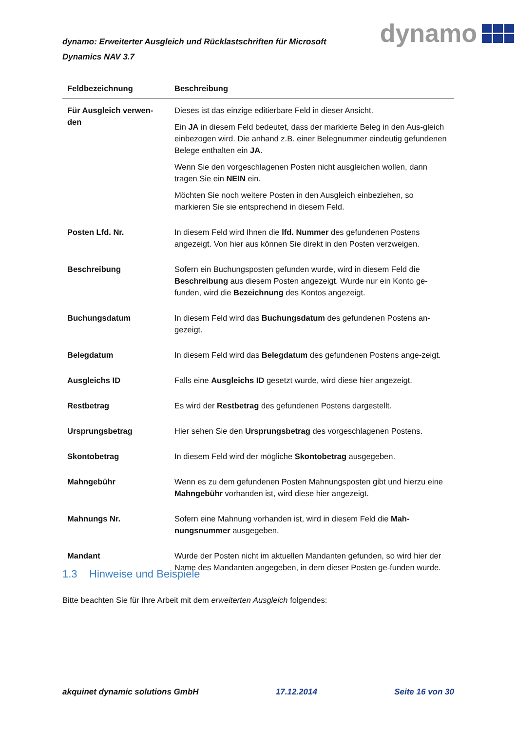dynamo: Erweiterter Ausgleich und Rücklastschriften für Microsoft Dynamics NAV 3.7
dynamo
| Feldbezeichnung | Beschreibung |
| --- | --- |
| Für Ausgleich verwen-den | Dieses ist das einzige editierbare Feld in dieser Ansicht. Ein JA in diesem Feld bedeutet, dass der markierte Beleg in den Aus-gleich einbezogen wird. Die anhand z.B. einer Belegnummer eindeutig gefundenen Belege enthalten ein JA . Wenn Sie den vorgeschlagenen Posten nicht ausgleichen wollen, dann tragen Sie ein NEIN ein. Möchten Sie noch weitere Posten in den Ausgleich einbeziehen, so markieren Sie sie entsprechend in diesem Feld. |
| Posten Lfd. Nr. | In diesem Feld wird Ihnen die lfd. Nummer des gefundenen Postens angezeigt. Von hier aus können Sie direkt in den Posten verzweigen. |
| Beschreibung | Sofern ein Buchungsposten gefunden wurde, wird in diesem Feld die Beschreibung aus diesem Posten angezeigt. Wurde nur ein Konto ge-funden, wird die Bezeichnung des Kontos angezeigt. |
| Buchungsdatum | In diesem Feld wird das Buchungsdatum des gefundenen Postens an-gezeigt. |
| Belegdatum | In diesem Feld wird das Belegdatum des gefundenen Postens ange-zeigt. |
| Ausgleichs ID | Falls eine Ausgleichs ID gesetzt wurde, wird diese hier angezeigt. |
| Restbetrag | Es wird der Restbetrag des gefundenen Postens dargestellt. |
| Ursprungsbetrag | Hier sehen Sie den Ursprungsbetrag des vorgeschlagenen Postens. |
| Skontobetrag | In diesem Feld wird der mögliche Skontobetrag ausgegeben. |
| Mahngebühr | Wenn es zu dem gefundenen Posten Mahnungsposten gibt und hierzu eine Mahngebühr vorhanden ist, wird diese hier angezeigt. |
| Mahnungs Nr. | Sofern eine Mahnung vorhanden ist, wird in diesem Feld die Mah-nungsnummer ausgegeben. |
| Mandant | Wurde der Posten nicht im aktuellen Mandanten gefunden, so wird hier der Name des Mandanten angegeben, in dem dieser Posten ge-funden wurde. |
1.3 Hinweise und Beispiele
Bitte beachten Sie für Ihre Arbeit mit dem erweiterten Ausgleich folgendes:
akquinet dynamic solutions GmbH 17.12.2014 Seite 16 von 30